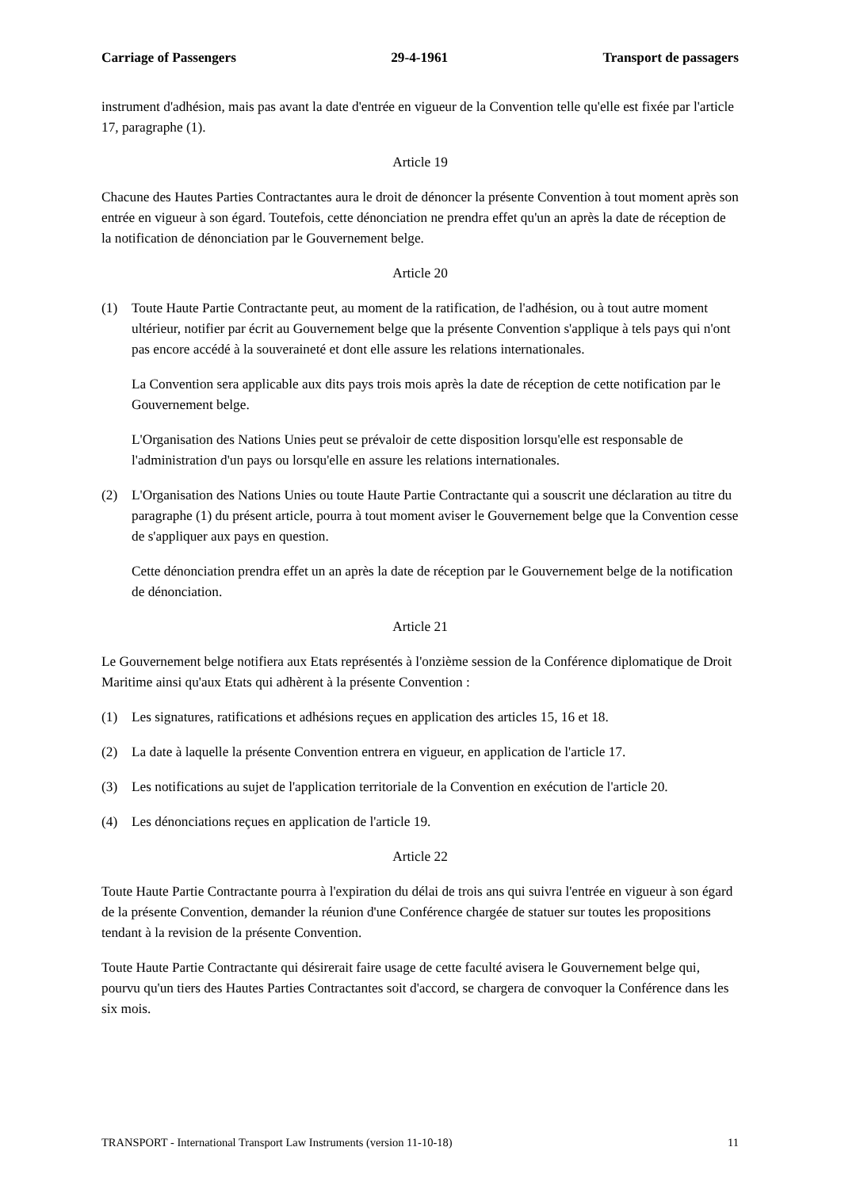Carriage of Passengers 29-4-1961 Transport de passagers
instrument d'adhésion, mais pas avant la date d'entrée en vigueur de la Convention telle qu'elle est fixée par l'article 17, paragraphe (1).
Article 19
Chacune des Hautes Parties Contractantes aura le droit de dénoncer la présente Convention à tout moment après son entrée en vigueur à son égard. Toutefois, cette dénonciation ne prendra effet qu'un an après la date de réception de la notification de dénonciation par le Gouvernement belge.
Article 20
(1) Toute Haute Partie Contractante peut, au moment de la ratification, de l'adhésion, ou à tout autre moment ultérieur, notifier par écrit au Gouvernement belge que la présente Convention s'applique à tels pays qui n'ont pas encore accédé à la souveraineté et dont elle assure les relations internationales.
La Convention sera applicable aux dits pays trois mois après la date de réception de cette notification par le Gouvernement belge.
L'Organisation des Nations Unies peut se prévaloir de cette disposition lorsqu'elle est responsable de l'administration d'un pays ou lorsqu'elle en assure les relations internationales.
(2) L'Organisation des Nations Unies ou toute Haute Partie Contractante qui a souscrit une déclaration au titre du paragraphe (1) du présent article, pourra à tout moment aviser le Gouvernement belge que la Convention cesse de s'appliquer aux pays en question.
Cette dénonciation prendra effet un an après la date de réception par le Gouvernement belge de la notification de dénonciation.
Article 21
Le Gouvernement belge notifiera aux Etats représentés à l'onzième session de la Conférence diplomatique de Droit Maritime ainsi qu'aux Etats qui adhèrent à la présente Convention :
(1) Les signatures, ratifications et adhésions reçues en application des articles 15, 16 et 18.
(2) La date à laquelle la présente Convention entrera en vigueur, en application de l'article 17.
(3) Les notifications au sujet de l'application territoriale de la Convention en exécution de l'article 20.
(4) Les dénonciations reçues en application de l'article 19.
Article 22
Toute Haute Partie Contractante pourra à l'expiration du délai de trois ans qui suivra l'entrée en vigueur à son égard de la présente Convention, demander la réunion d'une Conférence chargée de statuer sur toutes les propositions tendant à la revision de la présente Convention.
Toute Haute Partie Contractante qui désirerait faire usage de cette faculté avisera le Gouvernement belge qui, pourvu qu'un tiers des Hautes Parties Contractantes soit d'accord, se chargera de convoquer la Conférence dans les six mois.
TRANSPORT - International Transport Law Instruments (version 11-10-18) 11